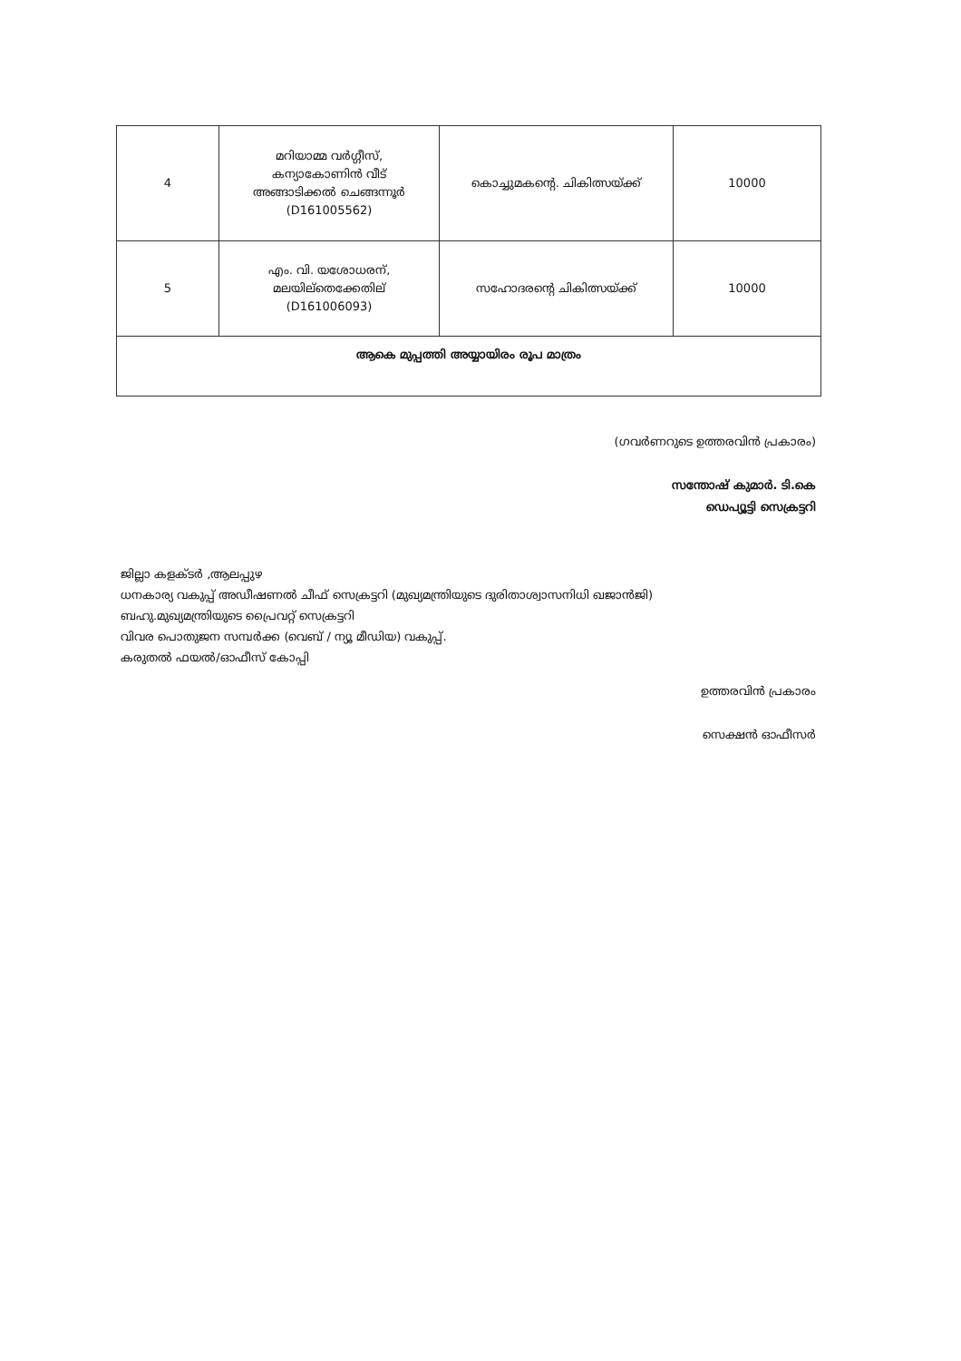| 4 | മറിയാമ്മ വർഗ്ഗീസ്, കന്യാകോണിൻ വീട് അങ്ങാടിക്കൽ ചെങ്ങന്നൂർ (D161005562) | കൊച്ചുമകന്റെ. ചികിത്സയ്ക്ക് | 10000 |
| 5 | എം. വി. യശോധരന്, മലയില്തെക്കേതില് (D161006093) | സഹോദരന്റെ ചികിത്സയ്ക്ക് | 10000 |
| ആകെ മുപ്പത്തി അയ്യായിരം രൂപ മാത്രം | | | |
(ഗവർണറുടെ ഉത്തരവിൻ പ്രകാരം)
സന്തോഷ് കുമാർ. ടി.കെ
ഡെപ്യൂട്ടി സെക്രട്ടറി
ജില്ലാ കളക്ടർ ,ആലപ്പുഴ
ധനകാര്യ വകുപ്പ് അഡീഷണൽ ചീഫ് സെക്രട്ടറി (മുഖ്യമന്ത്രിയുടെ ദുരിതാശ്വാസനിധി ഖജാൻജി)
ബഹു.മുഖ്യമന്ത്രിയുടെ പ്രൈവറ്റ് സെക്രട്ടറി
വിവര പൊതുജന സമ്പർക്ക (വെബ് / ന്യൂ മീഡിയ) വകുപ്പ്.
കരുതൽ ഫയൽ/ഓഫീസ് കോപ്പി
ഉത്തരവിൻ പ്രകാരം
സെക്ഷൻ ഓഫീസർ